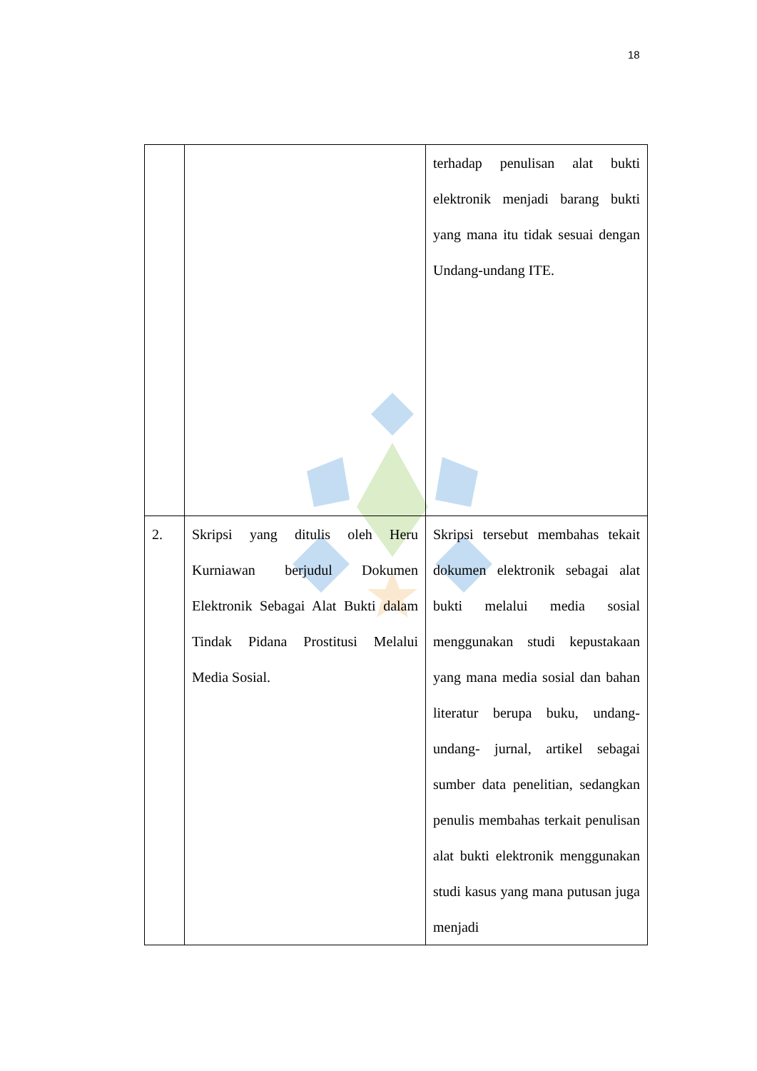18
| | | terhadap penulisan alat bukti elektronik menjadi barang bukti yang mana itu tidak sesuai dengan Undang-undang ITE. |
| 2. | Skripsi yang ditulis oleh Heru Kurniawan berjudul Dokumen Elektronik Sebagai Alat Bukti dalam Tindak Pidana Prostitusi Melalui Media Sosial. | Skripsi tersebut membahas tekait dokumen elektronik sebagai alat bukti melalui media sosial menggunakan studi kepustakaan yang mana media sosial dan bahan literatur berupa buku, undang-undang- jurnal, artikel sebagai sumber data penelitian, sedangkan penulis membahas terkait penulisan alat bukti elektronik menggunakan studi kasus yang mana putusan juga menjadi |